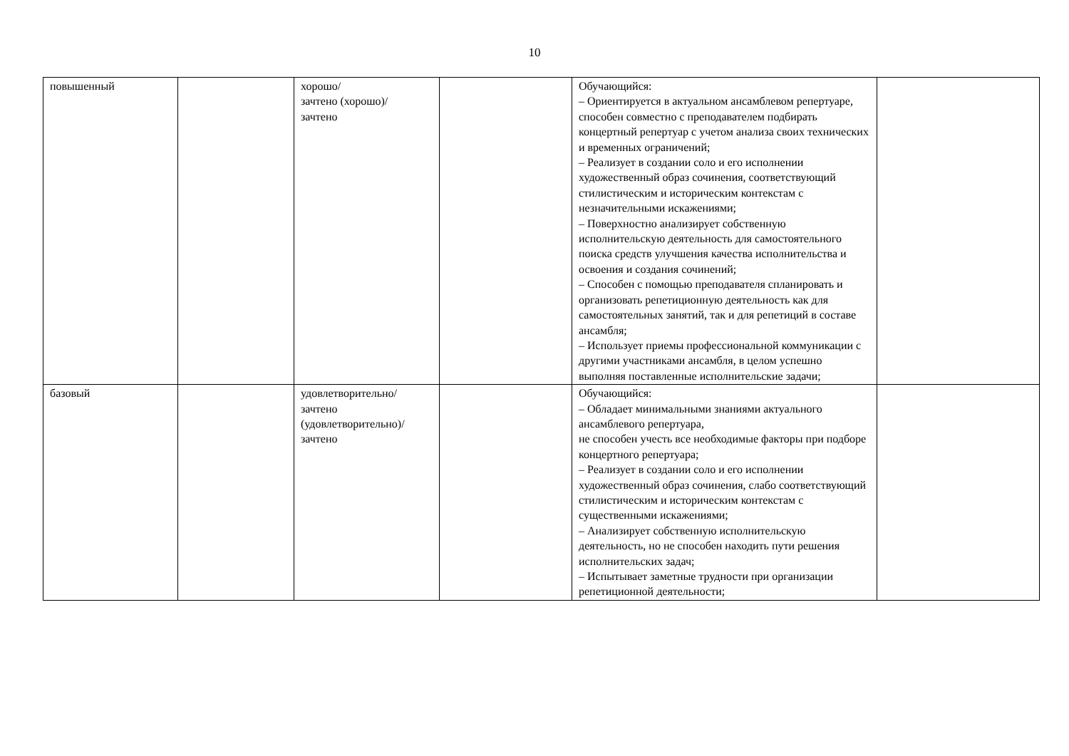10
| повышенный | | хорошо/ зачтено (хорошо)/ зачтено | | Обучающийся: – Ориентируется в актуальном ансамблевом репертуаре, способен совместно с преподавателем подбирать концертный репертуар с учетом анализа своих технических и временных ограничений; – Реализует в создании соло и его исполнении художественный образ сочинения, соответствующий стилистическим и историческим контекстам с незначительными искажениями; – Поверхностно анализирует собственную исполнительскую деятельность для самостоятельного поиска средств улучшения качества исполнительства и освоения и создания сочинений; – Способен с помощью преподавателя спланировать и организовать репетиционную деятельность как для самостоятельных занятий, так и для репетиций в составе ансамбля; – Использует приемы профессиональной коммуникации с другими участниками ансамбля, в целом успешно выполняя поставленные исполнительские задачи; | |
| базовый | | удовлетворительно/ зачтено (удовлетворительно)/ зачтено | | Обучающийся: – Обладает минимальными знаниями актуального ансамблевого репертуара, не способен учесть все необходимые факторы при подборе концертного репертуара; – Реализует в создании соло и его исполнении художественный образ сочинения, слабо соответствующий стилистическим и историческим контекстам с существенными искажениями; – Анализирует собственную исполнительскую деятельность, но не способен находить пути решения исполнительских задач; – Испытывает заметные трудности при организации репетиционной деятельности; | |